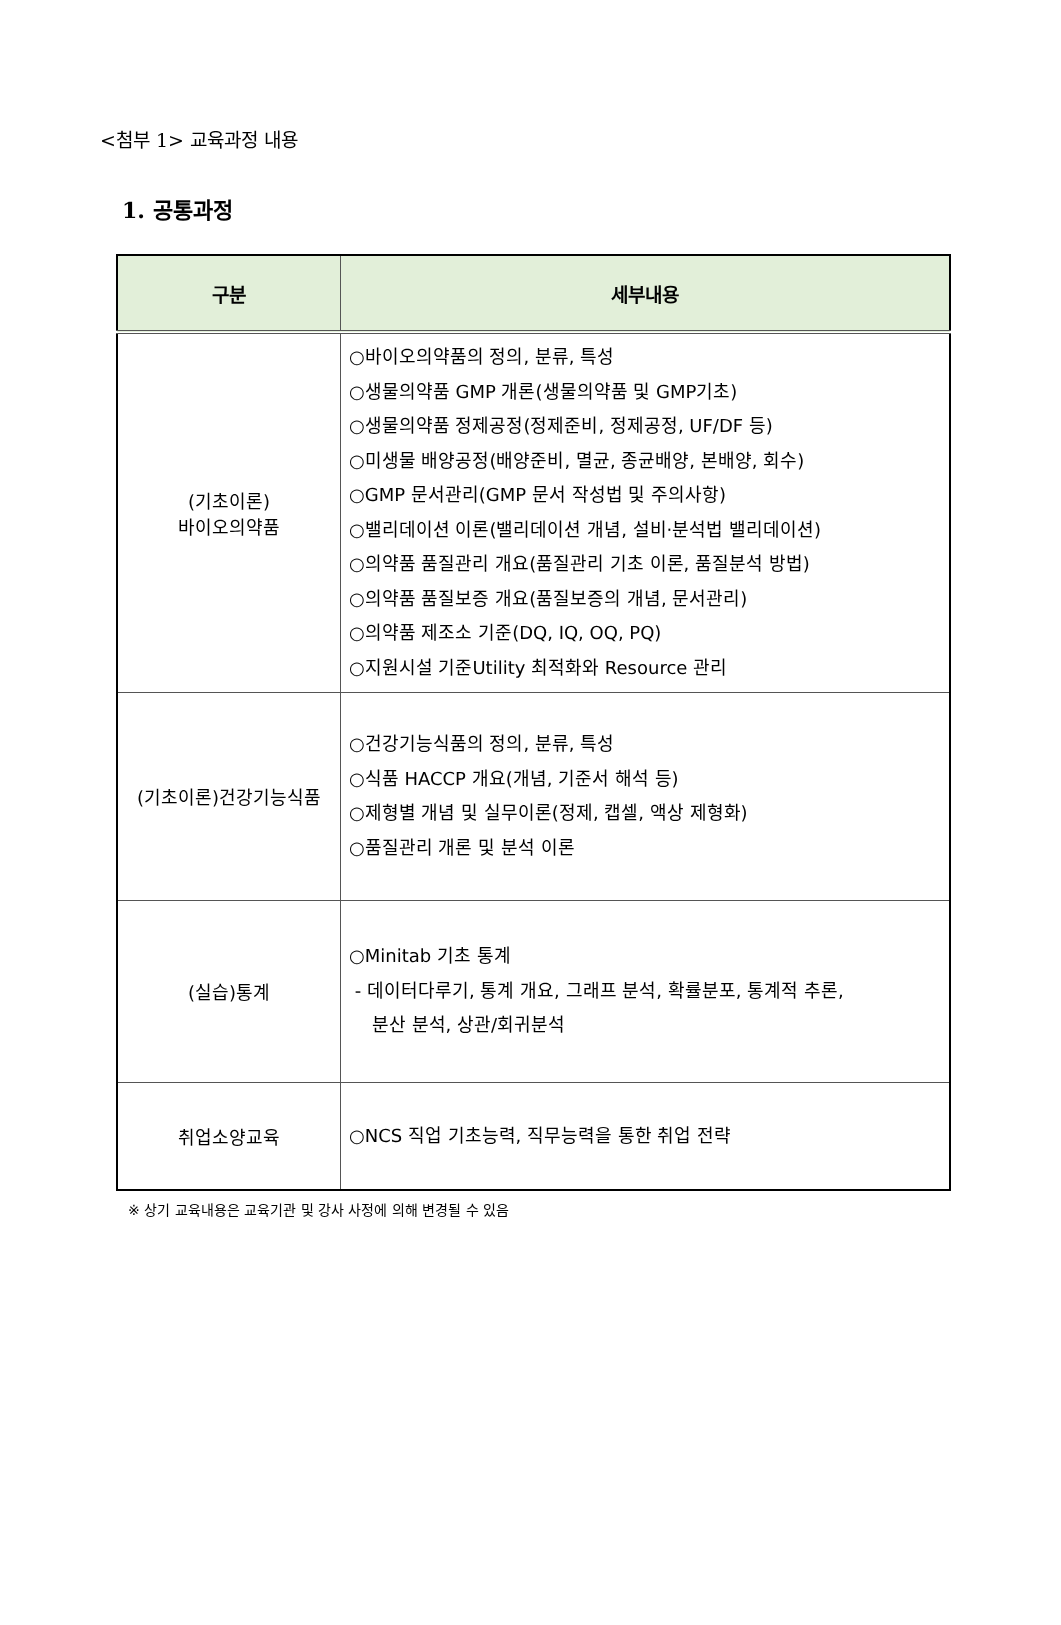<첨부 1> 교육과정 내용
1. 공통과정
| 구분 | 세부내용 |
| --- | --- |
| (기초이론) 바이오의약품 | ○바이오의약품의 정의, 분류, 특성 ○생물의약품 GMP 개론(생물의약품 및 GMP기초) ○생물의약품 정제공정(정제준비, 정제공정, UF/DF 등) ○미생물 배양공정(배양준비, 멸균, 종균배양, 본배양, 회수) ○GMP 문서관리(GMP 문서 작성법 및 주의사항) ○밸리데이션 이론(밸리데이션 개념, 설비·분석법 밸리데이션) ○의약품 품질관리 개요(품질관리 기초 이론, 품질분석 방법) ○의약품 품질보증 개요(품질보증의 개념, 문서관리) ○의약품 제조소 기준(DQ, IQ, OQ, PQ) ○지원시설 기준Utility 최적화와 Resource 관리 |
| (기초이론)건강기능식품 | ○건강기능식품의 정의, 분류, 특성 ○식품 HACCP 개요(개념, 기준서 해석 등) ○제형별 개념 및 실무이론(정제, 캡셀, 액상 제형화) ○품질관리 개론 및 분석 이론 |
| (실습)통계 | ○Minitab 기초 통계 - 데이터다루기, 통계 개요, 그래프 분석, 확률분포, 통계적 추론, 분산 분석, 상관/회귀분석 |
| 취업소양교육 | ○NCS 직업 기초능력, 직무능력을 통한 취업 전략 |
※ 상기 교육내용은 교육기관 및 강사 사정에 의해 변경될 수 있음